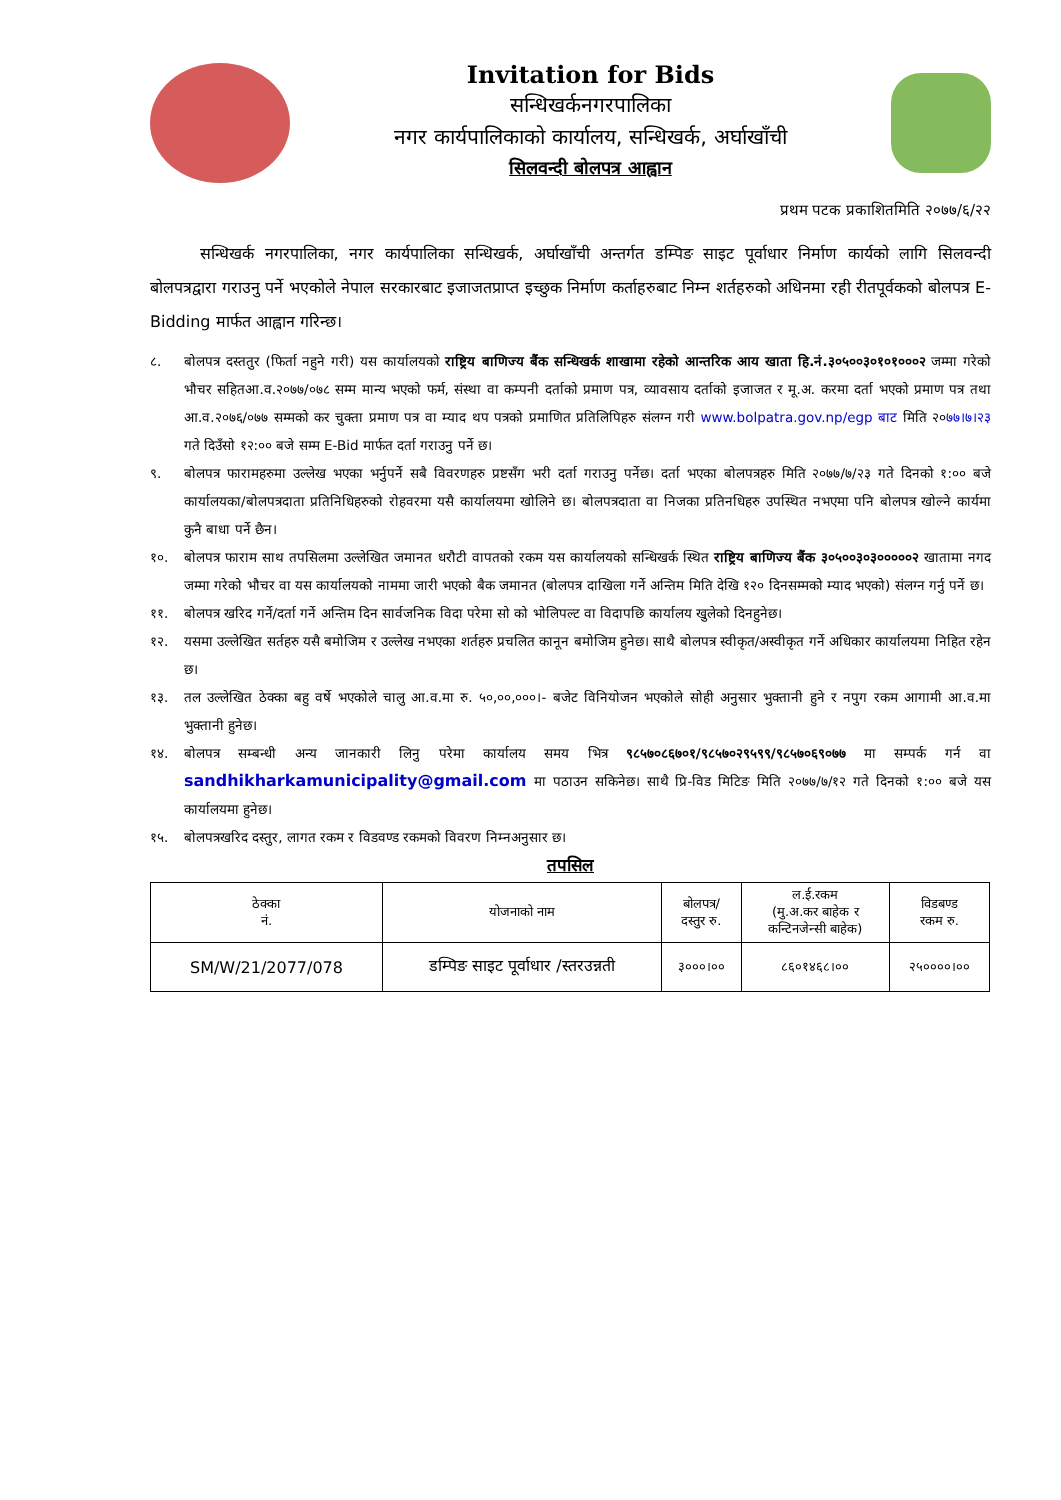Invitation for Bids
सन्धिखर्कनगरपालिका
नगर कार्यपालिकाको कार्यालय, सन्धिखर्क, अर्घाखाँची
सिलवन्दी बोलपत्र आह्वान
प्रथम पटक प्रकाशितमिति २०७७/६/२२
सन्धिखर्क नगरपालिका, नगर कार्यपालिका सन्धिखर्क, अर्घाखाँची अन्तर्गत डम्पिङ साइट पूर्वाधार निर्माण कार्यको लागि सिलवन्दी बोलपत्रद्वारा गराउनु पर्ने भएकोले नेपाल सरकारबाट इजाजतप्राप्त इच्छुक निर्माण कर्ताहरुबाट निम्न शर्तहरुको अधिनमा रही रीतपूर्वकको बोलपत्र E-Bidding मार्फत आह्वान गरिन्छ।
८. बोलपत्र दस्ततुर (फिर्ता नहुने गरी) यस कार्यालयको राष्ट्रिय बाणिज्य बैंक सन्धिखर्क शाखामा रहेको आन्तरिक आय खाता हि.नं.३०५००३०१०१०००२ जम्मा गरेको भौचर सहितआ.व.२०७७/०७८ सम्म मान्य भएको फर्म, संस्था वा कम्पनी दर्ताको प्रमाण पत्र, व्यावसाय दर्ताको इजाजत र मू.अ. करमा दर्ता भएको प्रमाण पत्र तथा आ.व.२०७६/०७७ सम्मको कर चुक्ता प्रमाण पत्र वा म्याद थप पत्रको प्रमाणित प्रतिलिपिहरु संलग्न गरी www.bolpatra.gov.np/egp बाट मिति २०७७।७।२३ गते दिउँसो १२:०० बजे सम्म E-Bid मार्फत दर्ता गराउनु पर्ने छ।
९. बोलपत्र फारामहरुमा उल्लेख भएका भर्नुपर्ने सबै विवरणहरु प्रष्टसँग भरी दर्ता गराउनु पर्नेछ। दर्ता भएका बोलपत्रहरु मिति २०७७/७/२३ गते दिनको १:०० बजे कार्यालयका/बोलपत्रदाता प्रतिनिधिहरुको रोहवरमा यसै कार्यालयमा खोलिने छ। बोलपत्रदाता वा निजका प्रतिनधिहरु उपस्थित नभएमा पनि बोलपत्र खोल्ने कार्यमा कुनै बाधा पर्ने छैन।
१०. बोलपत्र फाराम साथ तपसिलमा उल्लेखित जमानत धरौटी वापतको रकम यस कार्यालयको सन्धिखर्क स्थित राष्ट्रिय बाणिज्य बैंक ३०५००३०३०००००२ खातामा नगद जम्मा गरेको भौचर वा यस कार्यालयको नाममा जारी भएको बैक जमानत (बोलपत्र दाखिला गर्ने अन्तिम मिति देखि १२० दिनसम्मको म्याद भएको) संलग्न गर्नु पर्ने छ।
११. बोलपत्र खरिद गर्ने/दर्ता गर्ने अन्तिम दिन सार्वजनिक विदा परेमा सो को भोलिपल्ट वा विदापछि कार्यालय खुलेको दिनहुनेछ।
१२. यसमा उल्लेखित सर्तहरु यसै बमोजिम र उल्लेख नभएका शर्तहरु प्रचलित कानून बमोजिम हुनेछ। साथै बोलपत्र स्वीकृत/अस्वीकृत गर्ने अधिकार कार्यालयमा निहित रहेन छ।
१३. तल उल्लेखित ठेक्का बहु वर्षे भएकोले चालु आ.व.मा रु. ५०,००,०००।- बजेट विनियोजन भएकोले सोही अनुसार भुक्तानी हुने र नपुग रकम आगामी आ.व.मा भुक्तानी हुनेछ।
१४. बोलपत्र सम्बन्धी अन्य जानकारी लिनु परेमा कार्यालय समय भित्र ९८५७०८६७०१/९८५७०२९५९९/९८५७०६९०७७ मा सम्पर्क गर्न वा sandhikharkamunicipality@gmail.com मा पठाउन सकिनेछ। साथै प्रि-विड मिटिङ मिति २०७७/७/१२ गते दिनको १:०० बजे यस कार्यालयमा हुनेछ।
१५. बोलपत्रखरिद दस्तुर, लागत रकम र विडवण्ड रकमको विवरण निम्नअनुसार छ।
तपसिल
| ठेक्का नं. | योजनाको नाम | बोलपत्र/ दस्तुर रु. | ल.ई.रकम (मु.अ.कर बाहेक र कन्टिनजेन्सी बाहेक) | विडबण्ड रकम रु. |
| --- | --- | --- | --- | --- |
| SM/W/21/2077/078 | डम्पिङ साइट पूर्वाधार /स्तरउन्नती | ३०००।०० | ८६०१४६८।०० | २५००००।०० |